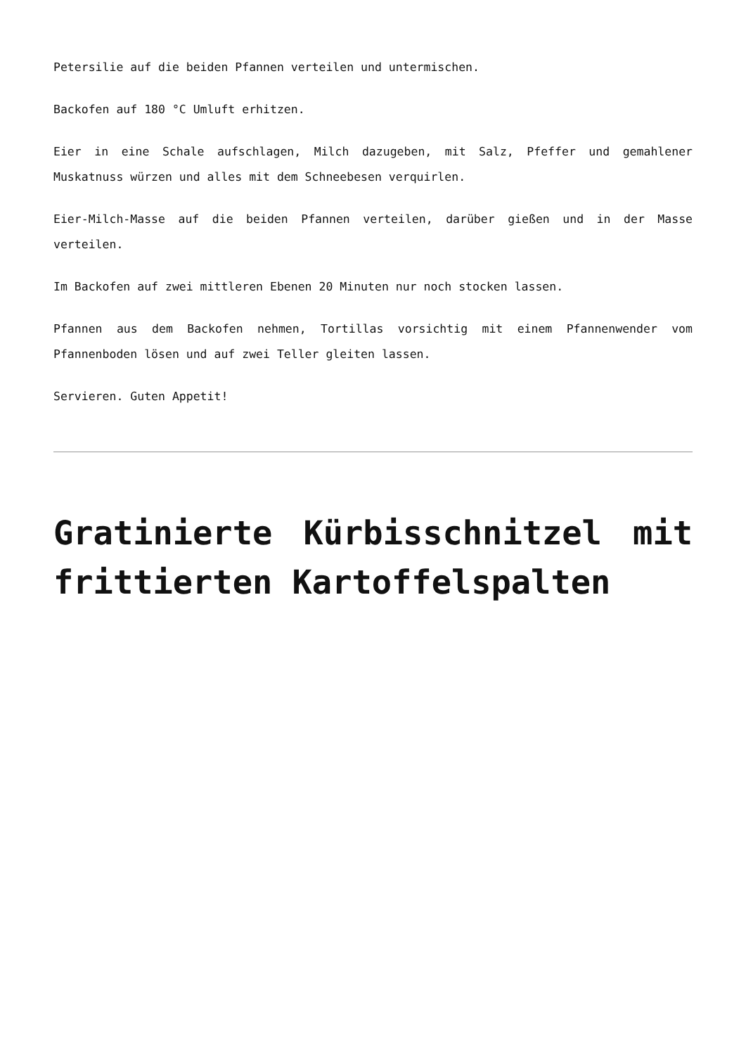Petersilie auf die beiden Pfannen verteilen und untermischen.
Backofen auf 180 °C Umluft erhitzen.
Eier in eine Schale aufschlagen, Milch dazugeben, mit Salz, Pfeffer und gemahlener Muskatnuss würzen und alles mit dem Schneebesen verquirlen.
Eier-Milch-Masse auf die beiden Pfannen verteilen, darüber gießen und in der Masse verteilen.
Im Backofen auf zwei mittleren Ebenen 20 Minuten nur noch stocken lassen.
Pfannen aus dem Backofen nehmen, Tortillas vorsichtig mit einem Pfannenwender vom Pfannenboden lösen und auf zwei Teller gleiten lassen.
Servieren. Guten Appetit!
Gratinierte Kürbisschnitzel mit frittierten Kartoffelspalten